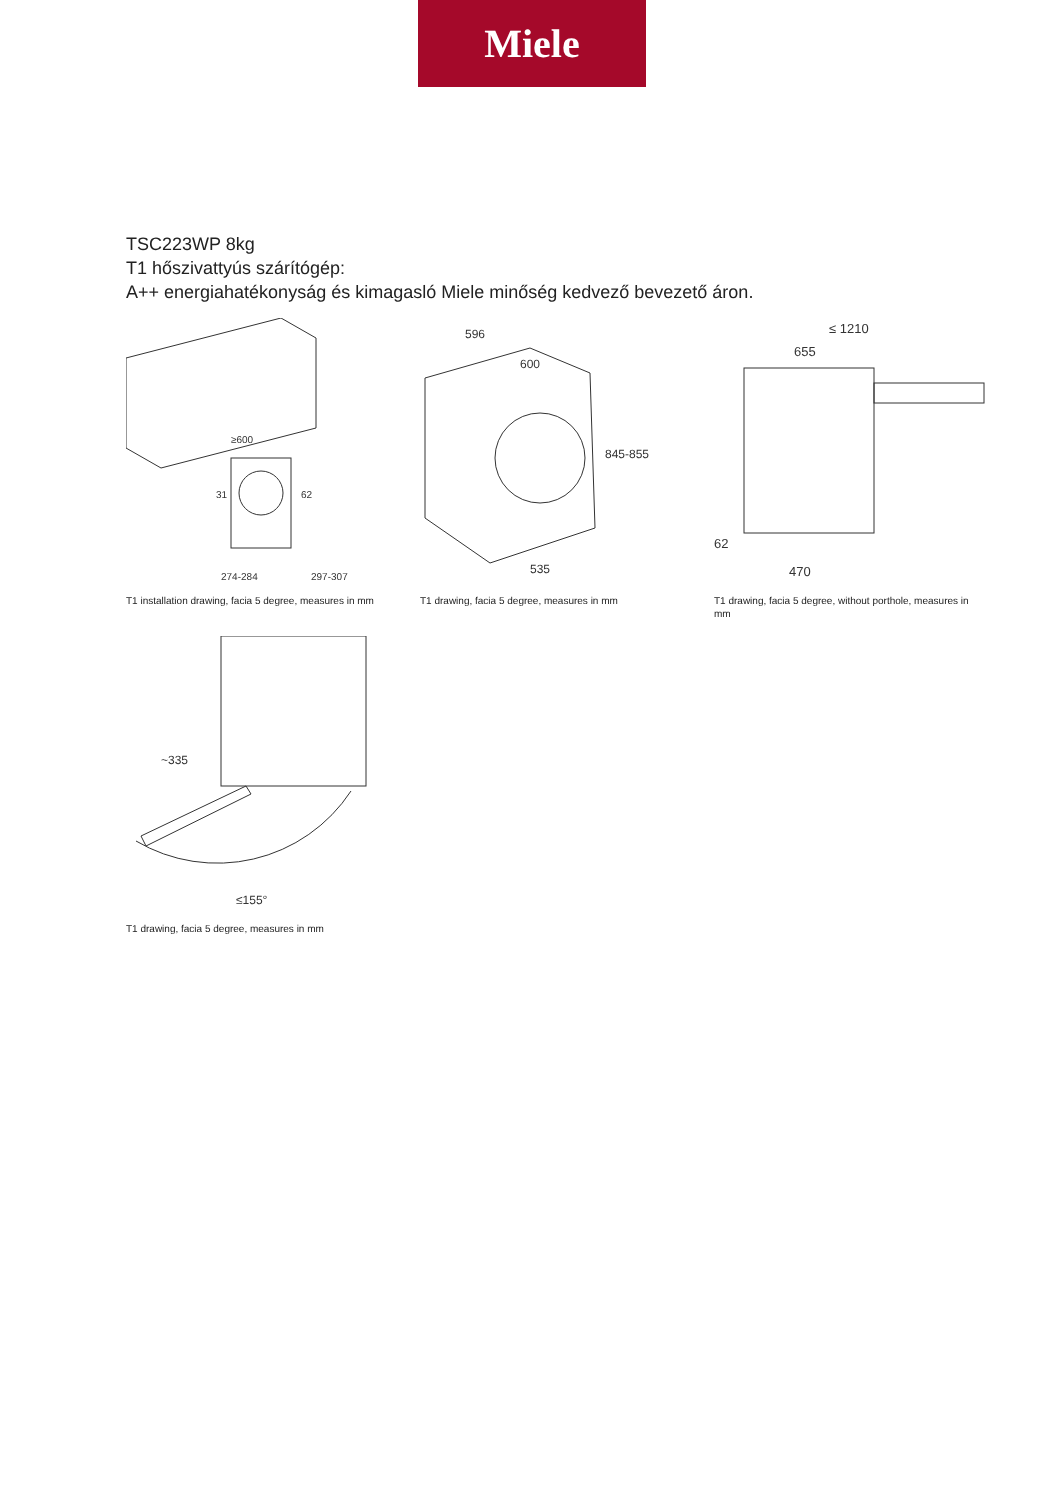Miele
TSC223WP 8kg
T1 hőszivattyús szárítógép:
A++ energiahatékonyság és kimagasló Miele minőség kedvező bevezető áron.
≥600
31
62
274-284
297-307
T1 installation drawing, facia 5 degree, measures in mm
596
600
845-855
535
T1 drawing, facia 5 degree, measures in mm
≤ 1210
655
62
470
T1 drawing, facia 5 degree, without porthole, measures in mm
~335
≤155°
T1 drawing, facia 5 degree, measures in mm